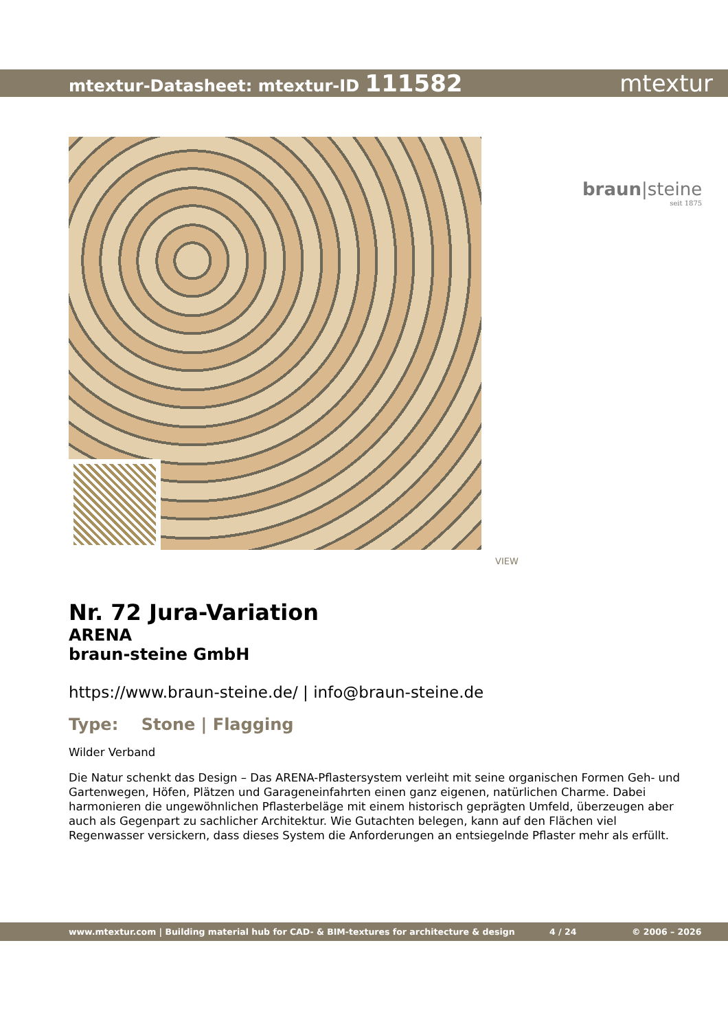mtextur-Datasheet: mtextur-ID 111582
mtextur
braun|steine
seit 1875
VIEW
Nr. 72 Jura-Variation
ARENA
braun-steine GmbH
https://www.braun-steine.de/ | info@braun-steine.de
Type: Stone | Flagging
Wilder Verband
Die Natur schenkt das Design – Das ARENA-Pflastersystem verleiht mit seine organischen Formen Geh- und Gartenwegen, Höfen, Plätzen und Garageneinfahrten einen ganz eigenen, natürlichen Charme. Dabei harmonieren die ungewöhnlichen Pflasterbeläge mit einem historisch geprägten Umfeld, überzeugen aber auch als Gegenpart zu sachlicher Architektur. Wie Gutachten belegen, kann auf den Flächen viel Regenwasser versickern, dass dieses System die Anforderungen an entsiegelnde Pflaster mehr als erfüllt.
www.mtextur.com | Building material hub for CAD- & BIM-textures for architecture & design 4 / 24 © 2006 – 2026